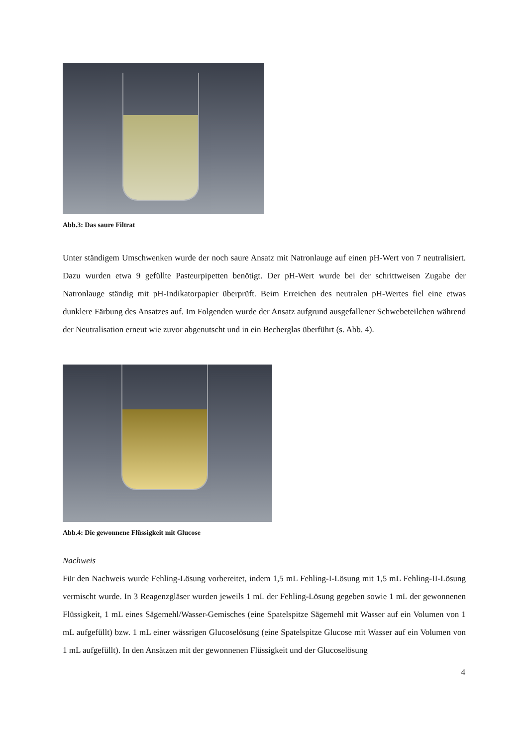Abb.3: Das saure Filtrat
Unter ständigem Umschwenken wurde der noch saure Ansatz mit Natronlauge auf einen pH-Wert von 7 neutralisiert. Dazu wurden etwa 9 gefüllte Pasteurpipetten benötigt. Der pH-Wert wurde bei der schrittweisen Zugabe der Natronlauge ständig mit pH-Indikatorpapier überprüft. Beim Erreichen des neutralen pH-Wertes fiel eine etwas dunklere Färbung des Ansatzes auf. Im Folgenden wurde der Ansatz aufgrund ausgefallener Schwebeteilchen während der Neutralisation erneut wie zuvor abgenutscht und in ein Becherglas überführt (s. Abb. 4).
Abb.4: Die gewonnene Flüssigkeit mit Glucose
Nachweis
Für den Nachweis wurde Fehling-Lösung vorbereitet, indem 1,5 mL Fehling-I-Lösung mit 1,5 mL Fehling-II-Lösung vermischt wurde. In 3 Reagenzgläser wurden jeweils 1 mL der Fehling-Lösung gegeben sowie 1 mL der gewonnenen Flüssigkeit, 1 mL eines Sägemehl/Wasser-Gemisches (eine Spatelspitze Sägemehl mit Wasser auf ein Volumen von 1 mL aufgefüllt) bzw. 1 mL einer wässrigen Glucoselösung (eine Spatelspitze Glucose mit Wasser auf ein Volumen von 1 mL aufgefüllt). In den Ansätzen mit der gewonnenen Flüssigkeit und der Glucoselösung
4